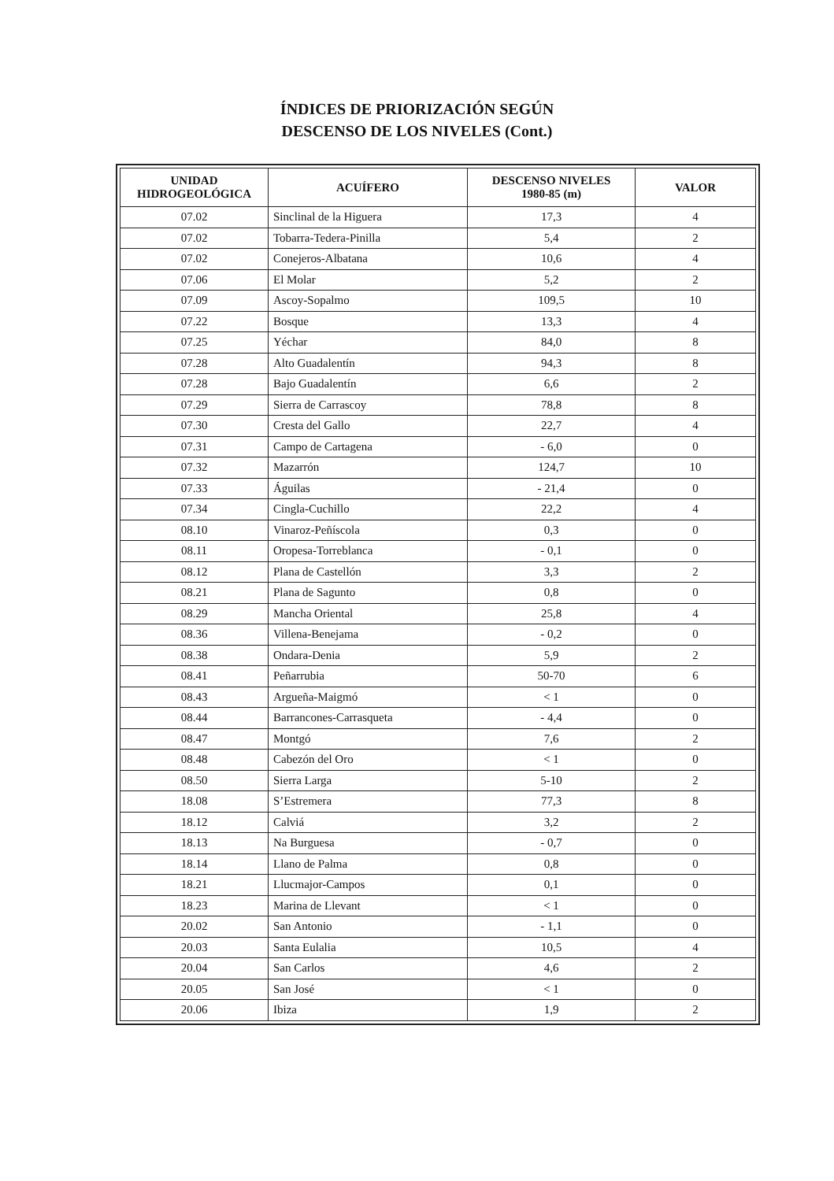ÍNDICES DE PRIORIZACIÓN SEGÚN
DESCENSO DE LOS NIVELES (Cont.)
| UNIDAD HIDROGEOLÓGICA | ACUÍFERO | DESCENSO NIVELES 1980-85 (m) | VALOR |
| --- | --- | --- | --- |
| 07.02 | Sinclinal de la Higuera | 17,3 | 4 |
| 07.02 | Tobarra-Tedera-Pinilla | 5,4 | 2 |
| 07.02 | Conejeros-Albatana | 10,6 | 4 |
| 07.06 | El Molar | 5,2 | 2 |
| 07.09 | Ascoy-Sopalmo | 109,5 | 10 |
| 07.22 | Bosque | 13,3 | 4 |
| 07.25 | Yéchar | 84,0 | 8 |
| 07.28 | Alto Guadalentín | 94,3 | 8 |
| 07.28 | Bajo Guadalentín | 6,6 | 2 |
| 07.29 | Sierra de Carrascoy | 78,8 | 8 |
| 07.30 | Cresta del Gallo | 22,7 | 4 |
| 07.31 | Campo de Cartagena | - 6,0 | 0 |
| 07.32 | Mazarrón | 124,7 | 10 |
| 07.33 | Águilas | - 21,4 | 0 |
| 07.34 | Cingla-Cuchillo | 22,2 | 4 |
| 08.10 | Vinaroz-Peñíscola | 0,3 | 0 |
| 08.11 | Oropesa-Torreblanca | - 0,1 | 0 |
| 08.12 | Plana de Castellón | 3,3 | 2 |
| 08.21 | Plana de Sagunto | 0,8 | 0 |
| 08.29 | Mancha Oriental | 25,8 | 4 |
| 08.36 | Villena-Benejama | - 0,2 | 0 |
| 08.38 | Ondara-Denia | 5,9 | 2 |
| 08.41 | Peñarrubia | 50-70 | 6 |
| 08.43 | Argueña-Maigmó | < 1 | 0 |
| 08.44 | Barrancones-Carrasqueta | - 4,4 | 0 |
| 08.47 | Montgó | 7,6 | 2 |
| 08.48 | Cabezón del Oro | < 1 | 0 |
| 08.50 | Sierra Larga | 5-10 | 2 |
| 18.08 | S’Estremera | 77,3 | 8 |
| 18.12 | Calviá | 3,2 | 2 |
| 18.13 | Na Burguesa | - 0,7 | 0 |
| 18.14 | Llano de Palma | 0,8 | 0 |
| 18.21 | Llucmajor-Campos | 0,1 | 0 |
| 18.23 | Marina de Llevant | < 1 | 0 |
| 20.02 | San Antonio | - 1,1 | 0 |
| 20.03 | Santa Eulalia | 10,5 | 4 |
| 20.04 | San Carlos | 4,6 | 2 |
| 20.05 | San José | < 1 | 0 |
| 20.06 | Ibiza | 1,9 | 2 |